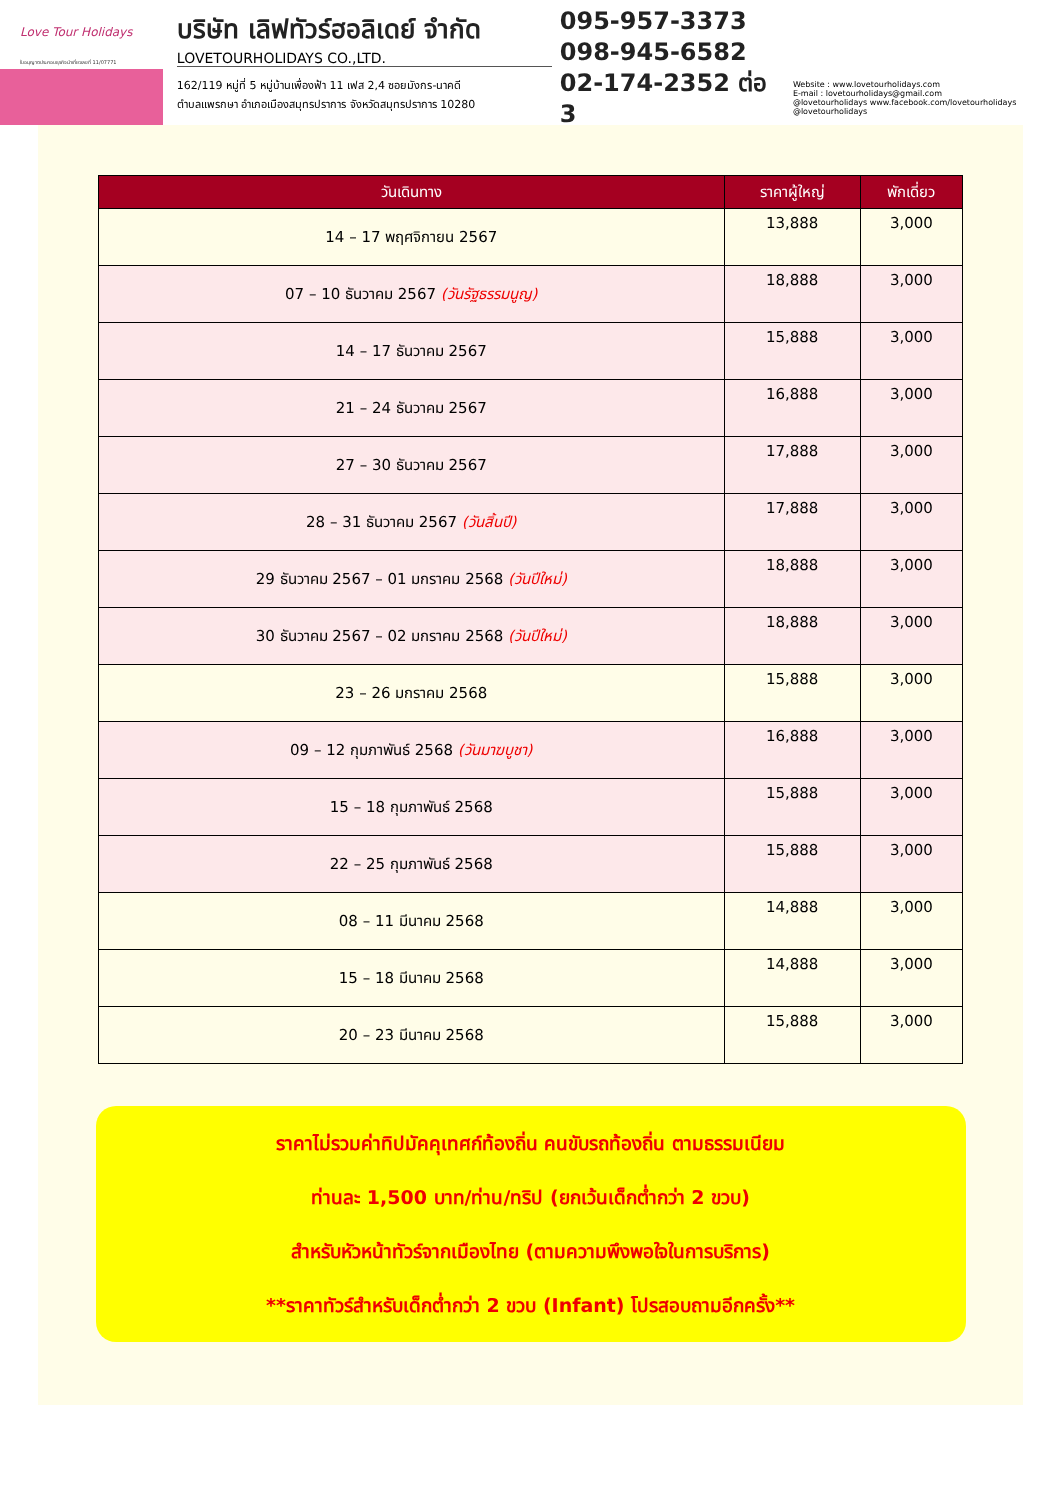Love Tour Holidays
ใบอนุญาตประกอบธุรกิจนำเที่ยวเลขที่ 11/07771
บริษัท เลิฟทัวร์ฮอลิเดย์ จำกัด
LOVETOURHOLIDAYS CO.,LTD.
162/119 หมู่ที่ 5 หมู่บ้านเพื่องฟ้า 11 เฟส 2,4 ซอยมังกร-นาคดี
ตำบลแพรกษา อำเภอเมืองสมุทรปราการ จังหวัดสมุทรปราการ 10280
095-957-3373
098-945-6582
02-174-2352 ต่อ 3
Website : www.lovetourholidays.com
E-mail : lovetourholidays@gmail.com
@lovetourholidays www.facebook.com/lovetourholidays @lovetourholidays
| วันเดินทาง | ราคาผู้ใหญ่ | พักเดี่ยว |
| --- | --- | --- |
| 14 – 17 พฤศจิกายน 2567 | 13,888 | 3,000 |
| 07 – 10 ธันวาคม 2567 (วันรัฐธรรมนูญ) | 18,888 | 3,000 |
| 14 – 17 ธันวาคม 2567 | 15,888 | 3,000 |
| 21 – 24 ธันวาคม 2567 | 16,888 | 3,000 |
| 27 – 30 ธันวาคม 2567 | 17,888 | 3,000 |
| 28 – 31 ธันวาคม 2567 (วันสิ้นปี) | 17,888 | 3,000 |
| 29 ธันวาคม 2567 – 01 มกราคม 2568 (วันปีใหม่) | 18,888 | 3,000 |
| 30 ธันวาคม 2567 – 02 มกราคม 2568 (วันปีใหม่) | 18,888 | 3,000 |
| 23 – 26 มกราคม 2568 | 15,888 | 3,000 |
| 09 – 12 กุมภาพันธ์ 2568 (วันมาฆบูชา) | 16,888 | 3,000 |
| 15 – 18 กุมภาพันธ์ 2568 | 15,888 | 3,000 |
| 22 – 25 กุมภาพันธ์ 2568 | 15,888 | 3,000 |
| 08 – 11 มีนาคม 2568 | 14,888 | 3,000 |
| 15 – 18 มีนาคม 2568 | 14,888 | 3,000 |
| 20 – 23 มีนาคม 2568 | 15,888 | 3,000 |
ราคาไม่รวมค่าทิปมัคคุเทศก์ท้องถิ่น คนขับรถท้องถิ่น ตามธรรมเนียม
ท่านละ 1,500 บาท/ท่าน/ทริป (ยกเว้นเด็กต่ำกว่า 2 ขวบ)
สำหรับหัวหน้าทัวร์จากเมืองไทย (ตามความพึงพอใจในการบริการ)
**ราคาทัวร์สำหรับเด็กต่ำกว่า 2 ขวบ (Infant) โปรสอบถามอีกครั้ง**